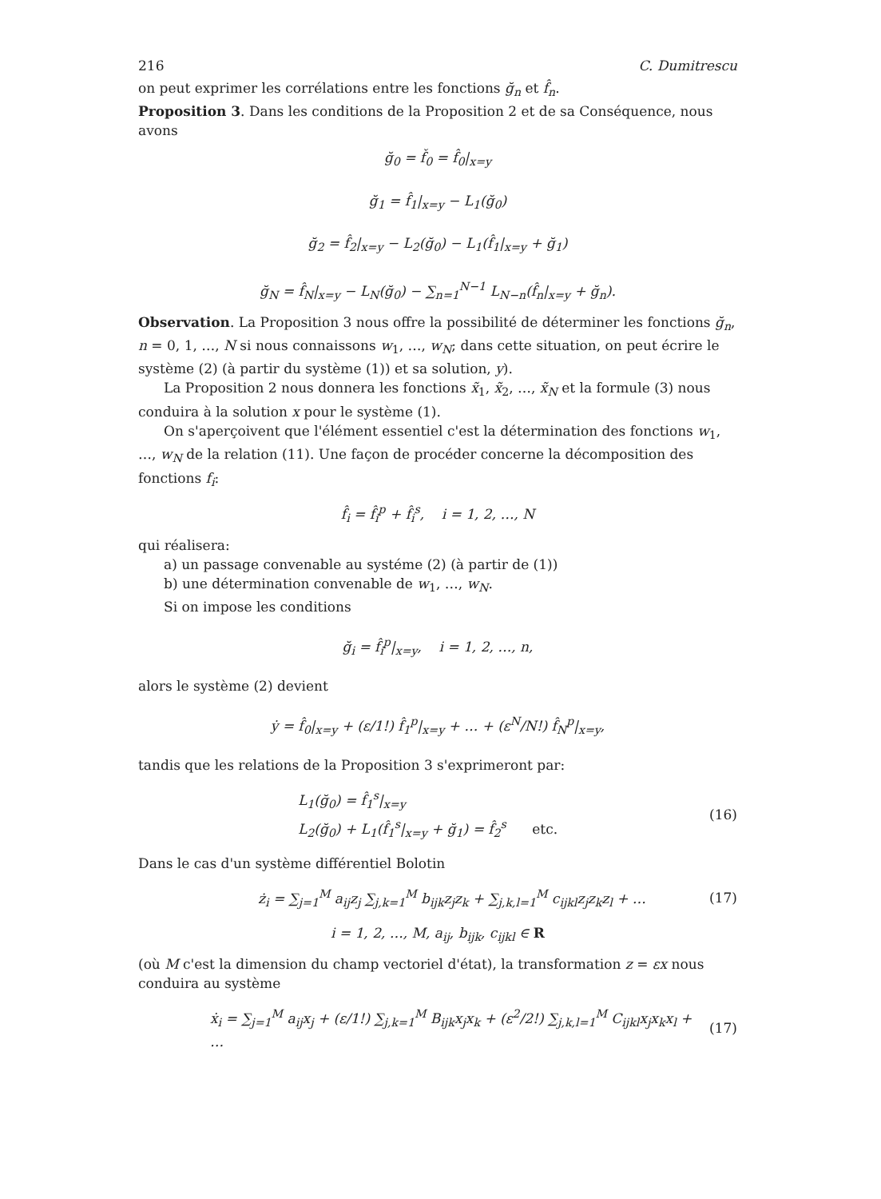216 C. Dumitrescu
on peut exprimer les corrélations entre les fonctions ğ<sub>n</sub> et f̂<sub>n</sub>.
Proposition 3. Dans les conditions de la Proposition 2 et de sa Conséquence, nous avons
ğ<sub>0</sub> = f̌<sub>0</sub> = f̂<sub>0</sub>|<sub>x=y</sub>
ğ<sub>1</sub> = f̂<sub>1</sub>|<sub>x=y</sub> − L<sub>1</sub>(ğ<sub>0</sub>)
ğ<sub>2</sub> = f̂<sub>2</sub>|<sub>x=y</sub> − L<sub>2</sub>(ğ<sub>0</sub>) − L<sub>1</sub>(f̂<sub>1</sub>|<sub>x=y</sub> + ğ<sub>1</sub>)
ğ<sub>N</sub> = f̂<sub>N</sub>|<sub>x=y</sub> − L<sub>N</sub>(ğ<sub>0</sub>) − ∑<sub>n=1</sub><sup>N−1</sup> L<sub>N−n</sub>(f̂<sub>n</sub>|<sub>x=y</sub> + ğ<sub>n</sub>).
Observation. La Proposition 3 nous offre la possibilité de déterminer les fonctions ğ<sub>n</sub>, n = 0, 1, …, N si nous connaissons w<sub>1</sub>, …, w<sub>N</sub>; dans cette situation, on peut écrire le système (2) (à partir du système (1)) et sa solution, y).
La Proposition 2 nous donnera les fonctions x̃<sub>1</sub>, x̃<sub>2</sub>, …, x̃<sub>N</sub> et la formule (3) nous conduira à la solution x pour le système (1).
On s'aperçoivent que l'élément essentiel c'est la détermination des fonctions w<sub>1</sub>, …, w<sub>N</sub> de la relation (11). Une façon de procéder concerne la décomposition des fonctions f<sub>i</sub>:
f̂<sub>i</sub> = f̂<sub>i</sub><sup>p</sup> + f̂<sub>i</sub><sup>s</sup>, i = 1, 2, …, N
qui réalisera:
a) un passage convenable au systéme (2) (à partir de (1))
b) une détermination convenable de w<sub>1</sub>, …, w<sub>N</sub>.
Si on impose les conditions
ğ<sub>i</sub> = f̂<sub>i</sub><sup>p</sup>|<sub>x=y</sub>, i = 1, 2, …, n,
alors le système (2) devient
ẏ = f̂<sub>0</sub>|<sub>x=y</sub> + (ε/1!) f̂<sub>1</sub><sup>p</sup>|<sub>x=y</sub> + … + (ε<sup>N</sup>/N!) f̂<sub>N</sub><sup>p</sup>|<sub>x=y</sub>,
tandis que les relations de la Proposition 3 s'exprimeront par:
L<sub>1</sub>(ğ<sub>0</sub>) = f̂<sub>1</sub><sup>s</sup>|<sub>x=y</sub>
L<sub>2</sub>(ğ<sub>0</sub>) + L<sub>1</sub>(f̂<sub>1</sub><sup>s</sup>|<sub>x=y</sub> + ğ<sub>1</sub>) = f̂<sub>2</sub><sup>s</sup> etc. (16)
Dans le cas d'un système différentiel Bolotin
ż<sub>i</sub> = ∑<sub>j=1</sub><sup>M</sup> a<sub>ij</sub>z<sub>j</sub> ∑<sub>j,k=1</sub><sup>M</sup> b<sub>ijk</sub>z<sub>j</sub>z<sub>k</sub> + ∑<sub>j,k,l=1</sub><sup>M</sup> c<sub>ijkl</sub>z<sub>j</sub>z<sub>k</sub>z<sub>l</sub> + … (17)
i = 1, 2, …, M, a<sub>ij</sub>, b<sub>ijk</sub>, c<sub>ijkl</sub> ∈ R
(où M c'est la dimension du champ vectoriel d'état), la transformation z = εx nous conduira au système
ẋ<sub>i</sub> = ∑<sub>j=1</sub><sup>M</sup> a<sub>ij</sub>x<sub>j</sub> + (ε/1!) ∑<sub>j,k=1</sub><sup>M</sup> B<sub>ijk</sub>x<sub>j</sub>x<sub>k</sub> + (ε<sup>2</sup>/2!) ∑<sub>j,k,l=1</sub><sup>M</sup> C<sub>ijkl</sub>x<sub>j</sub>x<sub>k</sub>x<sub>l</sub> + … (17)